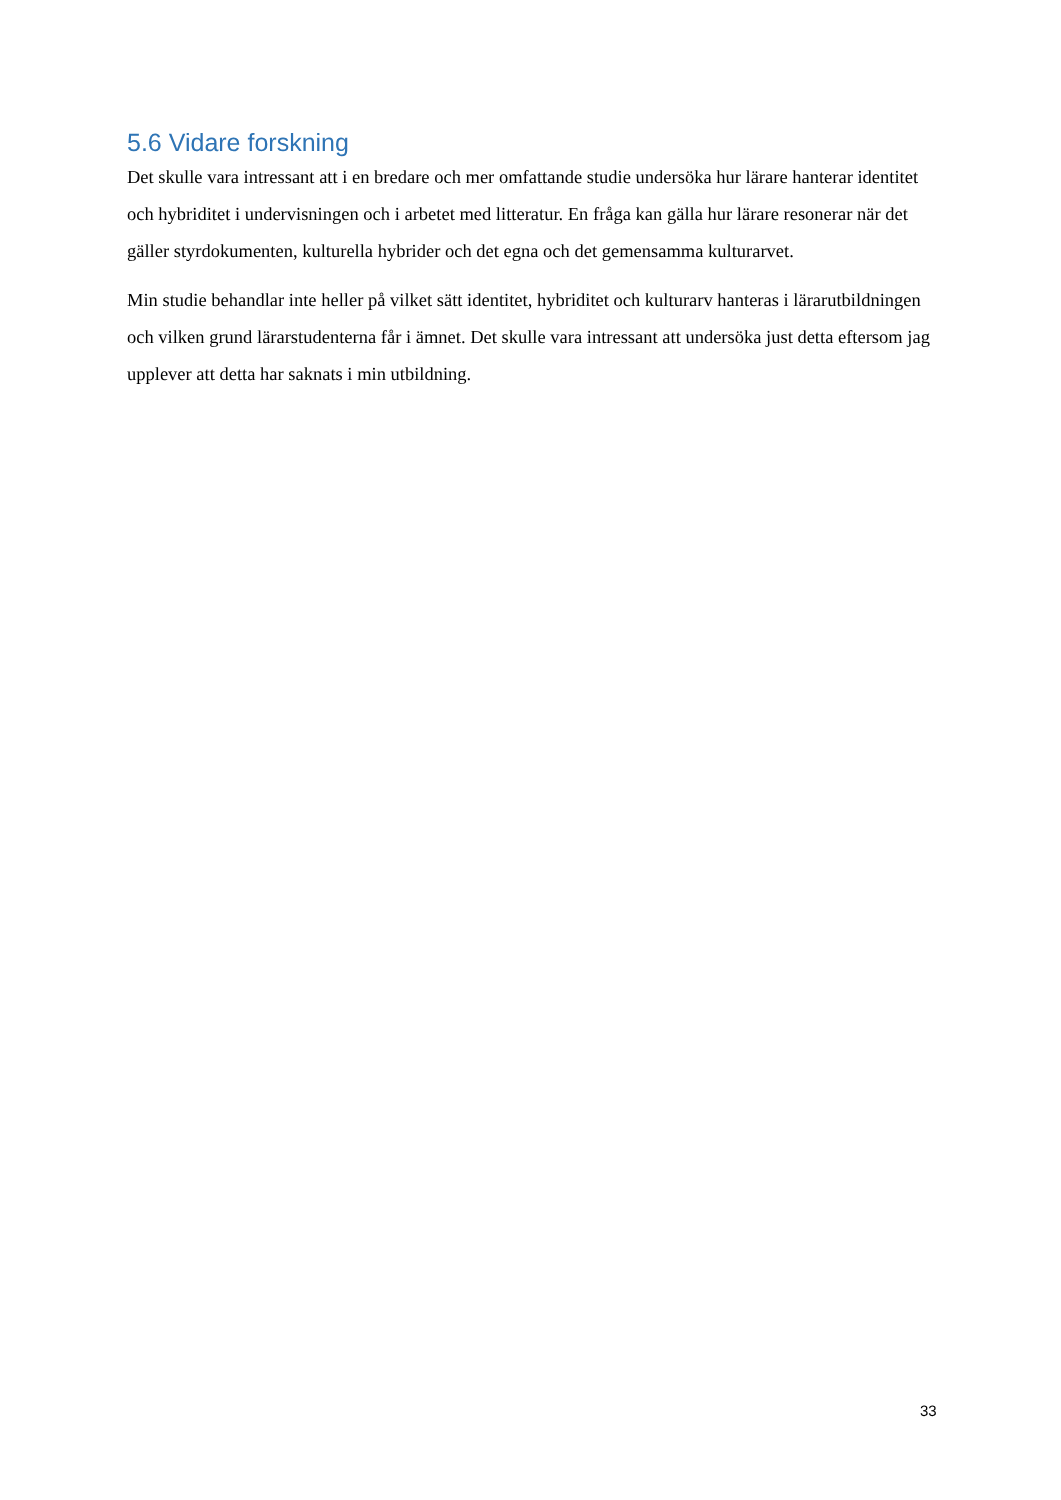5.6 Vidare forskning
Det skulle vara intressant att i en bredare och mer omfattande studie undersöka hur lärare hanterar identitet och hybriditet i undervisningen och i arbetet med litteratur. En fråga kan gälla hur lärare resonerar när det gäller styrdokumenten, kulturella hybrider och det egna och det gemensamma kulturarvet.
Min studie behandlar inte heller på vilket sätt identitet, hybriditet och kulturarv hanteras i lärarutbildningen och vilken grund lärarstudenterna får i ämnet. Det skulle vara intressant att undersöka just detta eftersom jag upplever att detta har saknats i min utbildning.
33